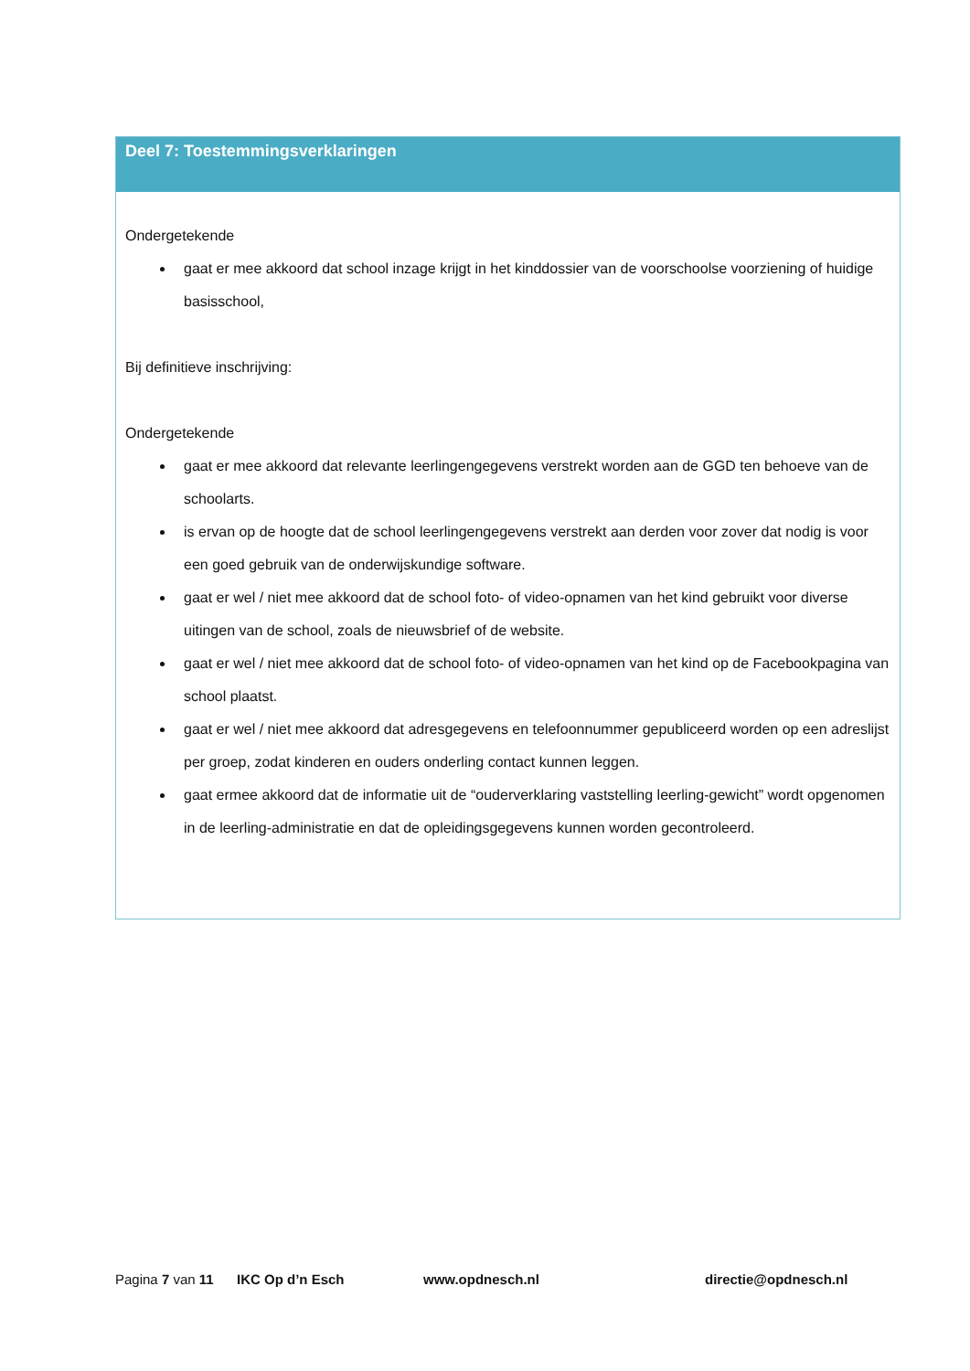Deel 7: Toestemmingsverklaringen
Ondergetekende
gaat er mee akkoord dat school inzage krijgt in het kinddossier van de voorschoolse voorziening of huidige basisschool,
Bij definitieve inschrijving:
Ondergetekende
gaat er mee akkoord dat relevante leerlingengegevens verstrekt worden aan de GGD ten behoeve van de schoolarts.
is ervan op de hoogte dat de school leerlingengegevens verstrekt aan derden voor zover dat nodig is voor een goed gebruik van de onderwijskundige software.
gaat er wel / niet mee akkoord dat de school foto- of video-opnamen van het kind gebruikt voor diverse uitingen van de school, zoals de nieuwsbrief of de website.
gaat er wel / niet mee akkoord dat de school foto- of video-opnamen van het kind op de Facebookpagina van school plaatst.
gaat er wel / niet mee akkoord dat adresgegevens en telefoonnummer gepubliceerd worden op een adreslijst per groep, zodat kinderen en ouders onderling contact kunnen leggen.
gaat ermee akkoord dat de informatie uit de “ouderverklaring vaststelling leerling-gewicht” wordt opgenomen in de leerling-administratie en dat de opleidingsgegevens kunnen worden gecontroleerd.
Pagina 7 van 11 IKC Op d’n Esch www.opdnesch.nl directie@opdnesch.nl